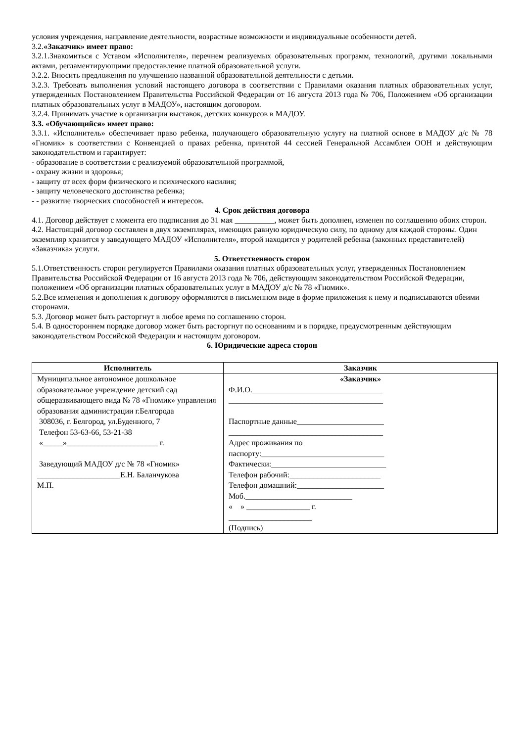условия учреждения, направление деятельности, возрастные возможности и индивидуальные особенности детей.
3.2.«Заказчик» имеет право:
3.2.1.Знакомиться с Уставом «Исполнителя», перечнем реализуемых образовательных программ, технологий, другими локальными актами, регламентирующими предоставление платной образовательной услуги.
3.2.2. Вносить предложения по улучшению названной образовательной деятельности с детьми.
3.2.3. Требовать выполнения условий настоящего договора в соответствии с Правилами оказания платных образовательных услуг, утвержденных Постановлением Правительства Российской Федерации от 16 августа 2013 года № 706, Положением «Об организации платных образовательных услуг в МАДОУ», настоящим договором.
3.2.4. Принимать участие в организации выставок, детских конкурсов в МАДОУ.
3.3. «Обучающийся» имеет право:
3.3.1. «Исполнитель» обеспечивает право ребенка, получающего образовательную услугу на платной основе в МАДОУ д/с № 78 «Гномик» в соответствии с Конвенцией о правах ребенка, принятой 44 сессией Генеральной Ассамблеи ООН и действующим законодательством и гарантирует:
- образование в соответствии с реализуемой образовательной программой,
- охрану жизни и здоровья;
- защиту от всех форм физического и психического насилия;
- защиту человеческого достоинства ребенка;
- - развитие творческих способностей и интересов.
4. Срок действия договора
4.1. Договор действует с момента его подписания до 31 мая __________, может быть дополнен, изменен по соглашению обоих сторон.
4.2. Настоящий договор составлен в двух экземплярах, имеющих равную юридическую силу, по одному для каждой стороны. Один экземпляр хранится у заведующего МАДОУ «Исполнителя», второй находится у родителей ребенка (законных представителей) «Заказчика» услуги.
5. Ответственность сторон
5.1.Ответственность сторон регулируется Правилами оказания платных образовательных услуг, утвержденных Постановлением Правительства Российской Федерации от 16 августа 2013 года № 706, действующим законодательством Российской Федерации, положением «Об организации платных образовательных услуг в МАДОУ д/с № 78 «Гномик».
5.2.Все изменения и дополнения к договору оформляются в письменном виде в форме приложения к нему и подписываются обеими сторонами.
5.3. Договор может быть расторгнут в любое время по соглашению сторон.
5.4. В одностороннем порядке договор может быть расторгнут по основаниям и в порядке, предусмотренным действующим законодательством Российской Федерации и настоящим договором.
6. Юридические адреса сторон
| Исполнитель | Заказчик |
| --- | --- |
| Муниципальное автономное дошкольное образовательное учреждение детский сад общеразвивающего вида № 78 «Гномик» управления образования администрации г.Белгорода 308036, г. Белгород, ул.Буденного, 7 Телефон 53-63-66, 53-21-38 «_____»_______________________ г. Заведующий МАДОУ д/с № 78 «Гномик» _____________________Е.Н. Баланчукова М.П. | «Заказчик» Ф.И.О._________________________________ _______________________________________ Паспортные данные______________________ _______________________________________ Адрес проживания по паспорту:_______________________________ Фактически:_____________________________ Телефон рабочий:_______________________ Телефон домашний:______________________ Моб.___________________________ « » ________________ г. _____________________ (Подпись) |